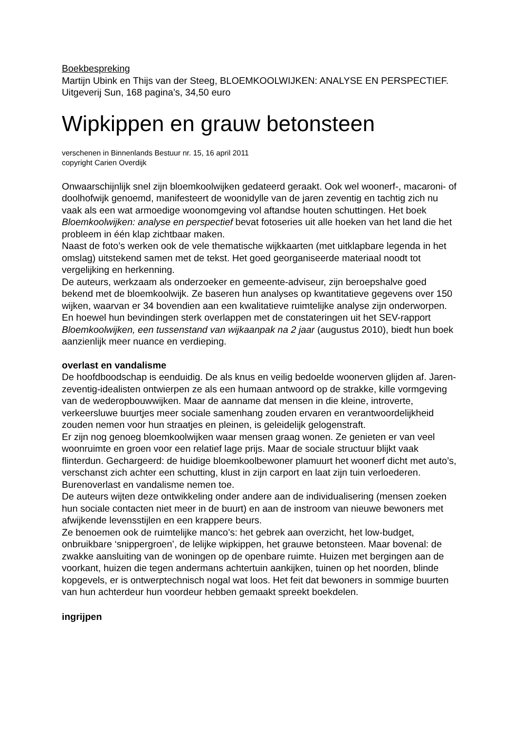Boekbespreking
Martijn Ubink en Thijs van der Steeg, BLOEMKOOLWIJKEN: ANALYSE EN PERSPECTIEF. Uitgeverij Sun, 168 pagina’s, 34,50 euro
Wipkippen en grauw betonsteen
verschenen in Binnenlands Bestuur nr. 15, 16 april 2011
copyright Carien Overdijk
Onwaarschijnlijk snel zijn bloemkoolwijken gedateerd geraakt. Ook wel woonerf-, macaroni- of doolhofwijk genoemd, manifesteert de woonidylle van de jaren zeventig en tachtig zich nu vaak als een wat armoedige woonomgeving vol aftandse houten schuttingen. Het boek Bloemkoolwijken: analyse en perspectief bevat fotoseries uit alle hoeken van het land die het probleem in één klap zichtbaar maken.
Naast de foto’s werken ook de vele thematische wijkkaarten (met uitklapbare legenda in het omslag) uitstekend samen met de tekst. Het goed georganiseerde materiaal noodt tot vergelijking en herkenning.
De auteurs, werkzaam als onderzoeker en gemeente-adviseur, zijn beroepshalve goed bekend met de bloemkoolwijk. Ze baseren hun analyses op kwantitatieve gegevens over 150 wijken, waarvan er 34 bovendien aan een kwalitatieve ruimtelijke analyse zijn onderworpen. En hoewel hun bevindingen sterk overlappen met de constateringen uit het SEV-rapport Bloemkoolwijken, een tussenstand van wijkaanpak na 2 jaar (augustus 2010), biedt hun boek aanzienlijk meer nuance en verdieping.
overlast en vandalisme
De hoofdboodschap is eenduidig. De als knus en veilig bedoelde woonerven glijden af. Jaren-zeventig-idealisten ontwierpen ze als een humaan antwoord op de strakke, kille vormgeving van de wederopbouwwijken. Maar de aanname dat mensen in die kleine, introverte, verkeersluwe buurtjes meer sociale samenhang zouden ervaren en verantwoordelijkheid zouden nemen voor hun straatjes en pleinen, is geleidelijk gelogenstraft.
Er zijn nog genoeg bloemkoolwijken waar mensen graag wonen. Ze genieten er van veel woonruimte en groen voor een relatief lage prijs. Maar de sociale structuur blijkt vaak flinterdun. Gechargeerd: de huidige bloemkoolbewoner plamuurt het woonerf dicht met auto’s, verschanst zich achter een schutting, klust in zijn carport en laat zijn tuin verloederen. Burenoverlast en vandalisme nemen toe.
De auteurs wijten deze ontwikkeling onder andere aan de individualisering (mensen zoeken hun sociale contacten niet meer in de buurt) en aan de instroom van nieuwe bewoners met afwijkende levensstijlen en een krappere beurs.
Ze benoemen ook de ruimtelijke manco’s: het gebrek aan overzicht, het low-budget, onbruikbare ‘snippergroen’, de lelijke wipkippen, het grauwe betonsteen. Maar bovenal: de zwakke aansluiting van de woningen op de openbare ruimte. Huizen met bergingen aan de voorkant, huizen die tegen andermans achtertuin aankijken, tuinen op het noorden, blinde kopgevels, er is ontwerptechnisch nogal wat loos. Het feit dat bewoners in sommige buurten van hun achterdeur hun voordeur hebben gemaakt spreekt boekdelen.
ingrijpen